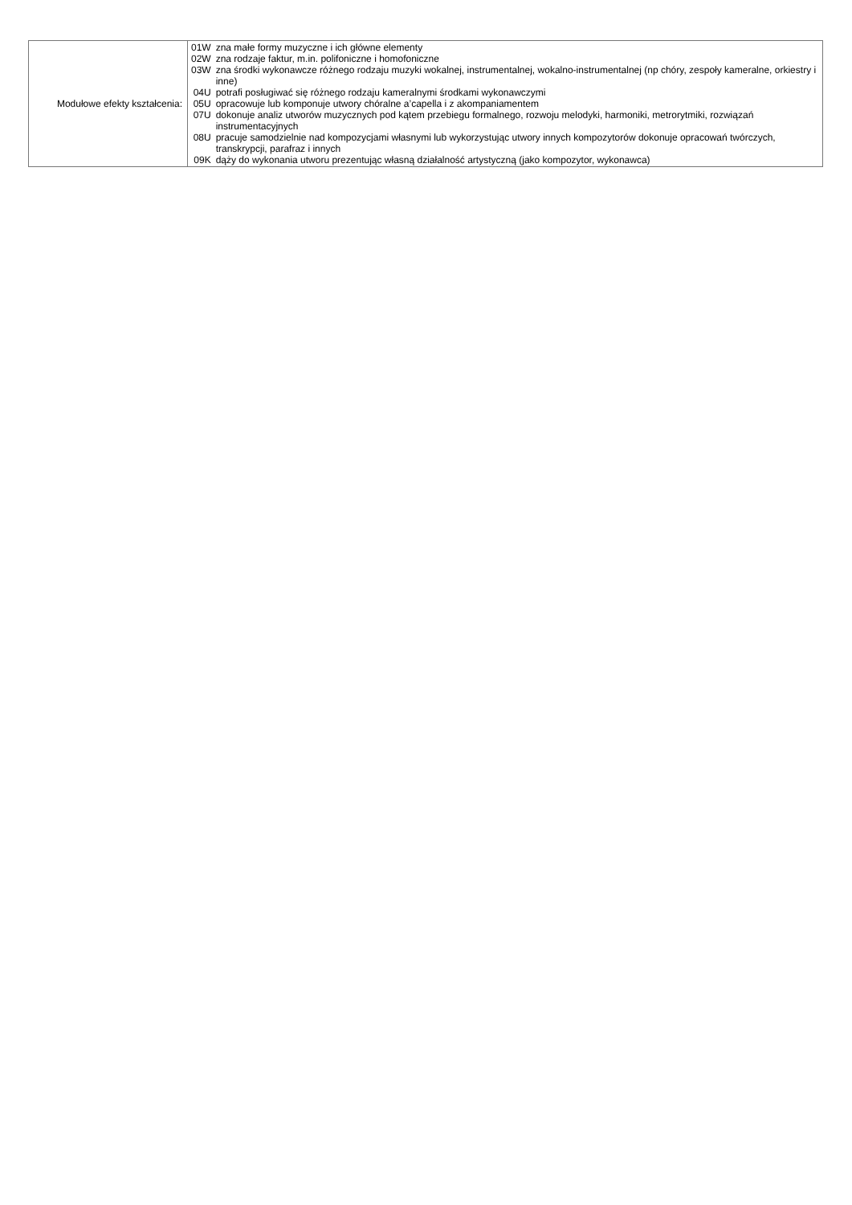| Modułowe efekty kształcenia: | / 01W / zna małe formy muzyczne i ich główne elementy / / 02W / zna rodzaje faktur, m.in. polifoniczne i homofoniczne / / 03W / zna środki wykonawcze różnego rodzaju muzyki wokalnej, instrumentalnej, wokalno-instrumentalnej (np chóry, zespoły kameralne, orkiestry i inne) / / 04U / potrafi posługiwać się różnego rodzaju kameralnymi środkami wykonawczymi / / 05U / opracowuje lub komponuje utwory chóralne a’capella i z akompaniamentem / / 07U / dokonuje analiz utworów muzycznych pod kątem przebiegu formalnego, rozwoju melodyki, harmoniki, metrorytmiki, rozwiązań instrumentacyjnych / / 08U / pracuje samodzielnie nad kompozycjami własnymi lub wykorzystując utwory innych kompozytorów dokonuje opracowań twórczych, transkrypcji, parafraz i innych / / 09K / dąży do wykonania utworu prezentując własną działalność artystyczną (jako kompozytor, wykonawca) / |